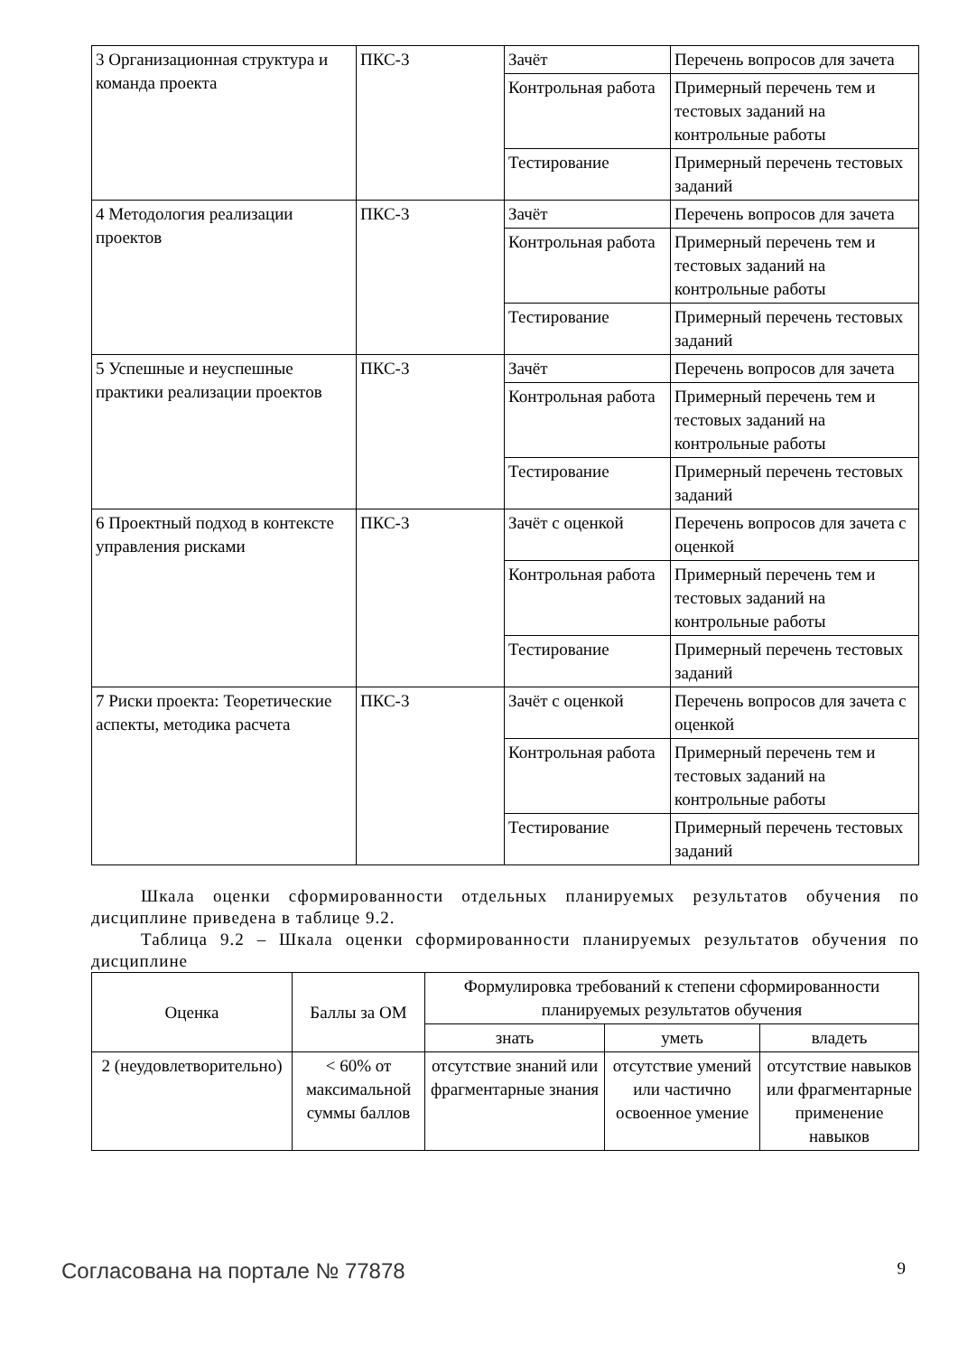| 3 Организационная структура и команда проекта | ПКС-3 | Зачёт | Перечень вопросов для зачета |
| | | Контрольная работа | Примерный перечень тем и тестовых заданий на контрольные работы |
| | | Тестирование | Примерный перечень тестовых заданий |
| 4 Методология реализации проектов | ПКС-3 | Зачёт | Перечень вопросов для зачета |
| | | Контрольная работа | Примерный перечень тем и тестовых заданий на контрольные работы |
| | | Тестирование | Примерный перечень тестовых заданий |
| 5 Успешные и неуспешные практики реализации проектов | ПКС-3 | Зачёт | Перечень вопросов для зачета |
| | | Контрольная работа | Примерный перечень тем и тестовых заданий на контрольные работы |
| | | Тестирование | Примерный перечень тестовых заданий |
| 6 Проектный подход в контексте управления рисками | ПКС-3 | Зачёт с оценкой | Перечень вопросов для зачета с оценкой |
| | | Контрольная работа | Примерный перечень тем и тестовых заданий на контрольные работы |
| | | Тестирование | Примерный перечень тестовых заданий |
| 7 Риски проекта: Теоретические аспекты, методика расчета | ПКС-3 | Зачёт с оценкой | Перечень вопросов для зачета с оценкой |
| | | Контрольная работа | Примерный перечень тем и тестовых заданий на контрольные работы |
| | | Тестирование | Примерный перечень тестовых заданий |
Шкала оценки сформированности отдельных планируемых результатов обучения по дисциплине приведена в таблице 9.2.
Таблица 9.2 – Шкала оценки сформированности планируемых результатов обучения по дисциплине
| Оценка | Баллы за ОМ | Формулировка требований к степени сформированности планируемых результатов обучения | | |
| --- | --- | --- | --- | --- |
| | | знать | уметь | владеть |
| 2 (неудовлетворительно) | < 60% от максимальной суммы баллов | отсутствие знаний или фрагментарные знания | отсутствие умений или частично освоенное умение | отсутствие навыков или фрагментарные применение навыков |
Согласована на портале № 77878 9